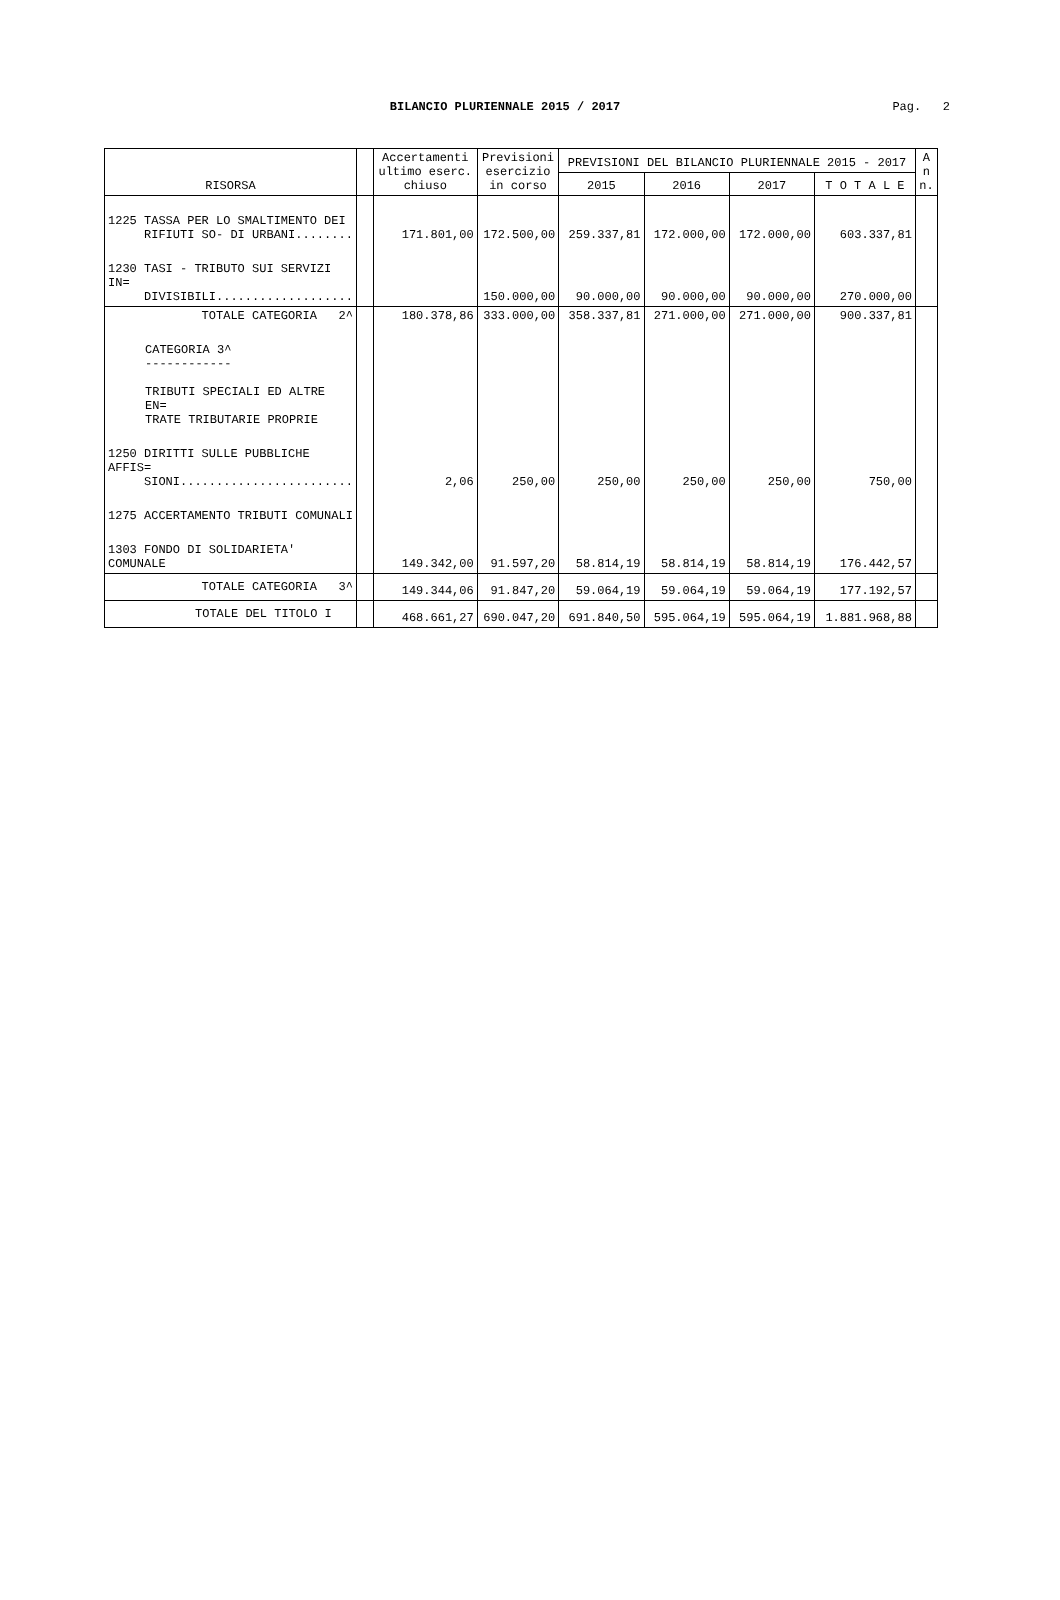BILANCIO PLURIENNALE 2015 / 2017
Pag. 2
| RISORSA | | Accertamenti ultimo eserc. chiuso | Previsioni esercizio in corso | PREVISIONI DEL BILANCIO PLURIENNALE 2015 - 2017 | | | | A n n. |
| --- | --- | --- | --- | --- | --- | --- | --- | --- |
| | | | | 2015 | 2016 | 2017 | T O T A L E | |
| 1225 TASSA PER LO SMALTIMENTO DEI RIFIUTI SO- DI URBANI........ | | 171.801,00 | 172.500,00 | 259.337,81 | 172.000,00 | 172.000,00 | 603.337,81 | |
| 1230 TASI - TRIBUTO SUI SERVIZI IN= DIVISIBILI................... | | | 150.000,00 | 90.000,00 | 90.000,00 | 90.000,00 | 270.000,00 | |
| TOTALE CATEGORIA 2^ | | 180.378,86 | 333.000,00 | 358.337,81 | 271.000,00 | 271.000,00 | 900.337,81 | |
| CATEGORIA 3^ ------------ TRIBUTI SPECIALI ED ALTRE EN= TRATE TRIBUTARIE PROPRIE | | | | | | | | |
| 1250 DIRITTI SULLE PUBBLICHE AFFIS= SIONI........................ | | 2,06 | 250,00 | 250,00 | 250,00 | 250,00 | 750,00 | |
| 1275 ACCERTAMENTO TRIBUTI COMUNALI | | | | | | | | |
| 1303 FONDO DI SOLIDARIETA' COMUNALE | | 149.342,00 | 91.597,20 | 58.814,19 | 58.814,19 | 58.814,19 | 176.442,57 | |
| TOTALE CATEGORIA 3^ | | 149.344,06 | 91.847,20 | 59.064,19 | 59.064,19 | 59.064,19 | 177.192,57 | |
| TOTALE DEL TITOLO I | | 468.661,27 | 690.047,20 | 691.840,50 | 595.064,19 | 595.064,19 | 1.881.968,88 | |